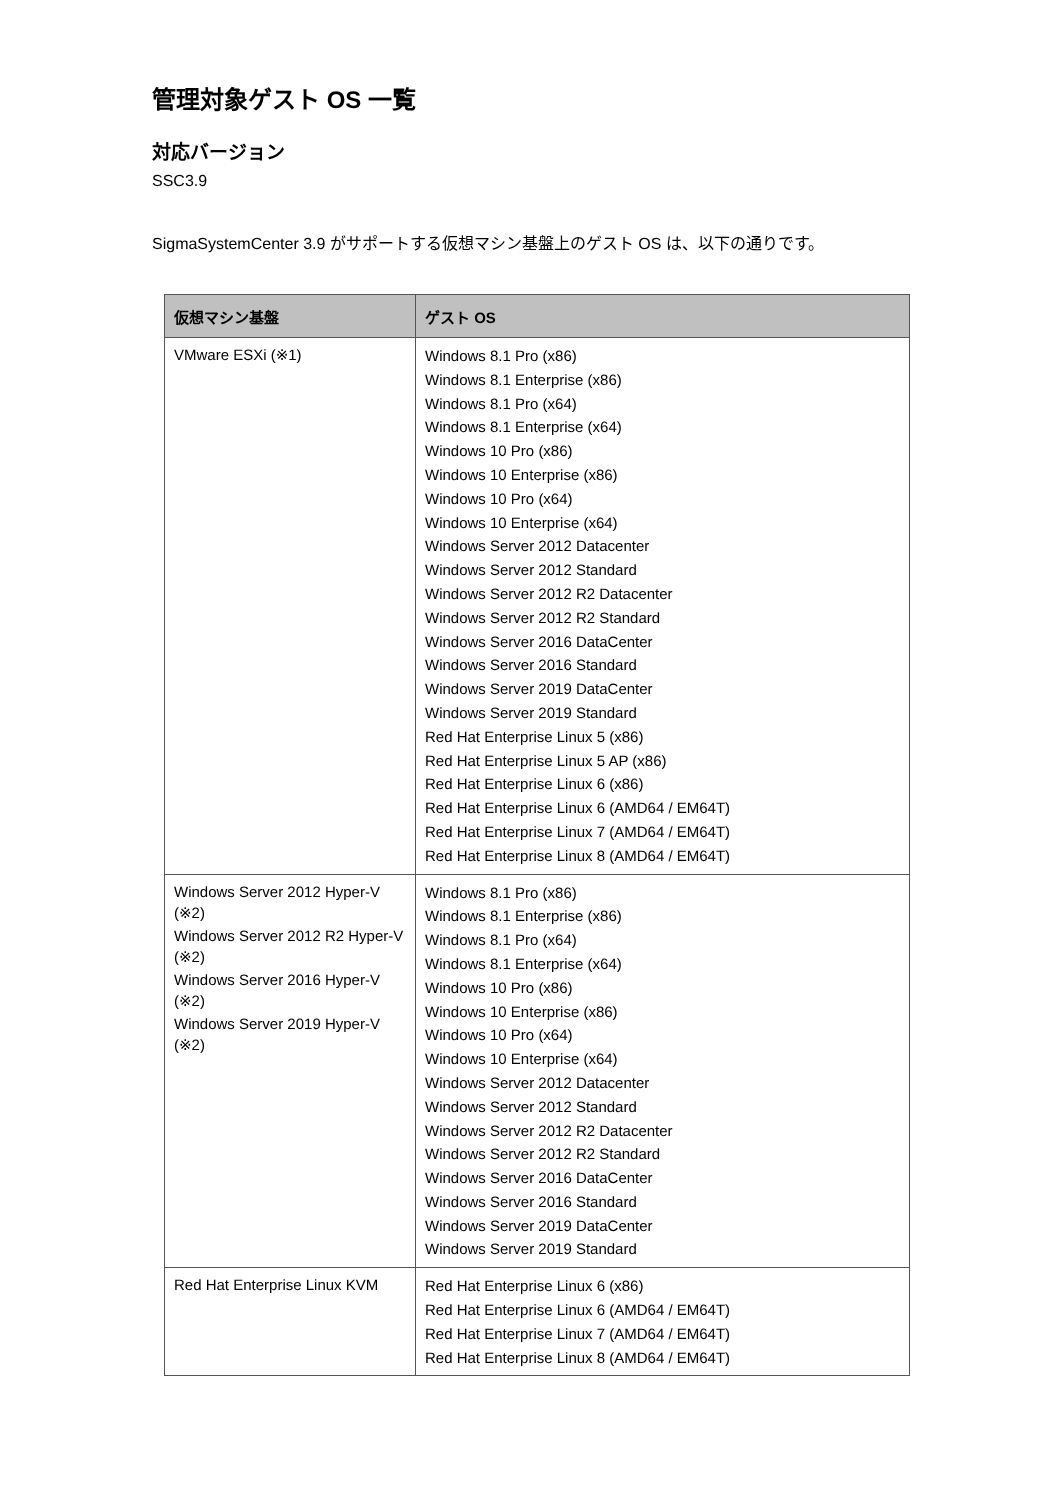管理対象ゲスト OS 一覧
対応バージョン
SSC3.9
SigmaSystemCenter 3.9 がサポートする仮想マシン基盤上のゲスト OS は、以下の通りです。
| 仮想マシン基盤 | ゲスト OS |
| --- | --- |
| VMware ESXi (※1) | Windows 8.1 Pro (x86) Windows 8.1 Enterprise (x86) Windows 8.1 Pro (x64) Windows 8.1 Enterprise (x64) Windows 10 Pro (x86) Windows 10 Enterprise (x86) Windows 10 Pro (x64) Windows 10 Enterprise (x64) Windows Server 2012 Datacenter Windows Server 2012 Standard Windows Server 2012 R2 Datacenter Windows Server 2012 R2 Standard Windows Server 2016 DataCenter Windows Server 2016 Standard Windows Server 2019 DataCenter Windows Server 2019 Standard Red Hat Enterprise Linux 5 (x86) Red Hat Enterprise Linux 5 AP (x86) Red Hat Enterprise Linux 6 (x86) Red Hat Enterprise Linux 6 (AMD64 / EM64T) Red Hat Enterprise Linux 7 (AMD64 / EM64T) Red Hat Enterprise Linux 8 (AMD64 / EM64T) |
| Windows Server 2012 Hyper-V (※2) Windows Server 2012 R2 Hyper-V (※2) Windows Server 2016 Hyper-V (※2) Windows Server 2019 Hyper-V (※2) | Windows 8.1 Pro (x86) Windows 8.1 Enterprise (x86) Windows 8.1 Pro (x64) Windows 8.1 Enterprise (x64) Windows 10 Pro (x86) Windows 10 Enterprise (x86) Windows 10 Pro (x64) Windows 10 Enterprise (x64) Windows Server 2012 Datacenter Windows Server 2012 Standard Windows Server 2012 R2 Datacenter Windows Server 2012 R2 Standard Windows Server 2016 DataCenter Windows Server 2016 Standard Windows Server 2019 DataCenter Windows Server 2019 Standard |
| Red Hat Enterprise Linux KVM | Red Hat Enterprise Linux 6 (x86) Red Hat Enterprise Linux 6 (AMD64 / EM64T) Red Hat Enterprise Linux 7 (AMD64 / EM64T) Red Hat Enterprise Linux 8 (AMD64 / EM64T) |